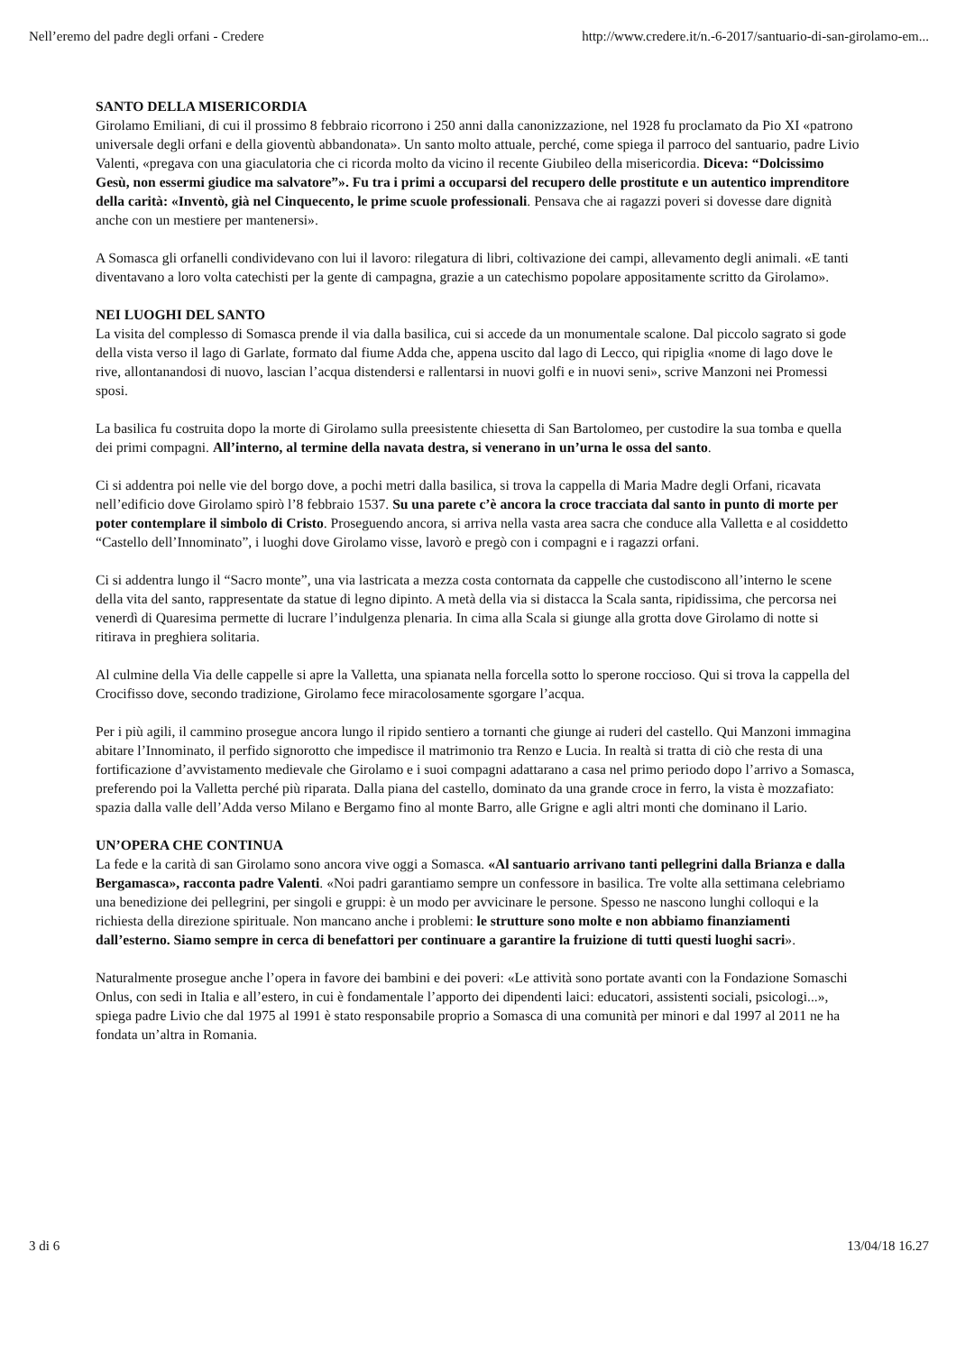Nell’eremo del padre degli orfani - Credere http://www.credere.it/n.-6-2017/santuario-di-san-girolamo-em...
SANTO DELLA MISERICORDIA
Girolamo Emiliani, di cui il prossimo 8 febbraio ricorrono i 250 anni dalla canonizzazione, nel 1928 fu proclamato da Pio XI «patrono universale degli orfani e della gioventù abbandonata». Un santo molto attuale, perché, come spiega il parroco del santuario, padre Livio Valenti, «pregava con una giaculatoria che ci ricorda molto da vicino il recente Giubileo della misericordia. Diceva: “Dolcissimo Gesù, non essermi giudice ma salvatore”». Fu tra i primi a occuparsi del recupero delle prostitute e un autentico imprenditore della carità: «Inventò, già nel Cinquecento, le prime scuole professionali. Pensava che ai ragazzi poveri si dovesse dare dignità anche con un mestiere per mantenersi».
A Somasca gli orfanelli condividevano con lui il lavoro: rilegatura di libri, coltivazione dei campi, allevamento degli animali. «E tanti diventavano a loro volta catechisti per la gente di campagna, grazie a un catechismo popolare appositamente scritto da Girolamo».
NEI LUOGHI DEL SANTO
La visita del complesso di Somasca prende il via dalla basilica, cui si accede da un monumentale scalone. Dal piccolo sagrato si gode della vista verso il lago di Garlate, formato dal fiume Adda che, appena uscito dal lago di Lecco, qui ripiglia «nome di lago dove le rive, allontanandosi di nuovo, lascian l’acqua distendersi e rallentarsi in nuovi golfi e in nuovi seni», scrive Manzoni nei Promessi sposi.
La basilica fu costruita dopo la morte di Girolamo sulla preesistente chiesetta di San Bartolomeo, per custodire la sua tomba e quella dei primi compagni. All’interno, al termine della navata destra, si venerano in un’urna le ossa del santo.
Ci si addentra poi nelle vie del borgo dove, a pochi metri dalla basilica, si trova la cappella di Maria Madre degli Orfani, ricavata nell’edificio dove Girolamo spirò l’8 febbraio 1537. Su una parete c’è ancora la croce tracciata dal santo in punto di morte per poter contemplare il simbolo di Cristo. Proseguendo ancora, si arriva nella vasta area sacra che conduce alla Valletta e al cosiddetto “Castello dell’Innominato”, i luoghi dove Girolamo visse, lavorò e pregò con i compagni e i ragazzi orfani.
Ci si addentra lungo il “Sacro monte”, una via lastricata a mezza costa contornata da cappelle che custodiscono all’interno le scene della vita del santo, rappresentate da statue di legno dipinto. A metà della via si distacca la Scala santa, ripidissima, che percorsa nei venerdì di Quaresima permette di lucrare l’indulgenza plenaria. In cima alla Scala si giunge alla grotta dove Girolamo di notte si ritirava in preghiera solitaria.
Al culmine della Via delle cappelle si apre la Valletta, una spianata nella forcella sotto lo sperone roccioso. Qui si trova la cappella del Crocifisso dove, secondo tradizione, Girolamo fece miracolosamente sgorgare l’acqua.
Per i più agili, il cammino prosegue ancora lungo il ripido sentiero a tornanti che giunge ai ruderi del castello. Qui Manzoni immagina abitare l’Innominato, il perfido signorotto che impedisce il matrimonio tra Renzo e Lucia. In realtà si tratta di ciò che resta di una fortificazione d’avvistamento medievale che Girolamo e i suoi compagni adattarano a casa nel primo periodo dopo l’arrivo a Somasca, preferendo poi la Valletta perché più riparata. Dalla piana del castello, dominato da una grande croce in ferro, la vista è mozzafiato: spazia dalla valle dell’Adda verso Milano e Bergamo fino al monte Barro, alle Grigne e agli altri monti che dominano il Lario.
UN’OPERA CHE CONTINUA
La fede e la carità di san Girolamo sono ancora vive oggi a Somasca. «Al santuario arrivano tanti pellegrini dalla Brianza e dalla Bergamasca», racconta padre Valenti. «Noi padri garantiamo sempre un confessore in basilica. Tre volte alla settimana celebriamo una benedizione dei pellegrini, per singoli e gruppi: è un modo per avvicinare le persone. Spesso ne nascono lunghi colloqui e la richiesta della direzione spirituale. Non mancano anche i problemi: le strutture sono molte e non abbiamo finanziamenti dall’esterno. Siamo sempre in cerca di benefattori per continuare a garantire la fruizione di tutti questi luoghi sacri».
Naturalmente prosegue anche l’opera in favore dei bambini e dei poveri: «Le attività sono portate avanti con la Fondazione Somaschi Onlus, con sedi in Italia e all’estero, in cui è fondamentale l’apporto dei dipendenti laici: educatori, assistenti sociali, psicologi...», spiega padre Livio che dal 1975 al 1991 è stato responsabile proprio a Somasca di una comunità per minori e dal 1997 al 2011 ne ha fondata un’altra in Romania.
3 di 6 13/04/18 16.27